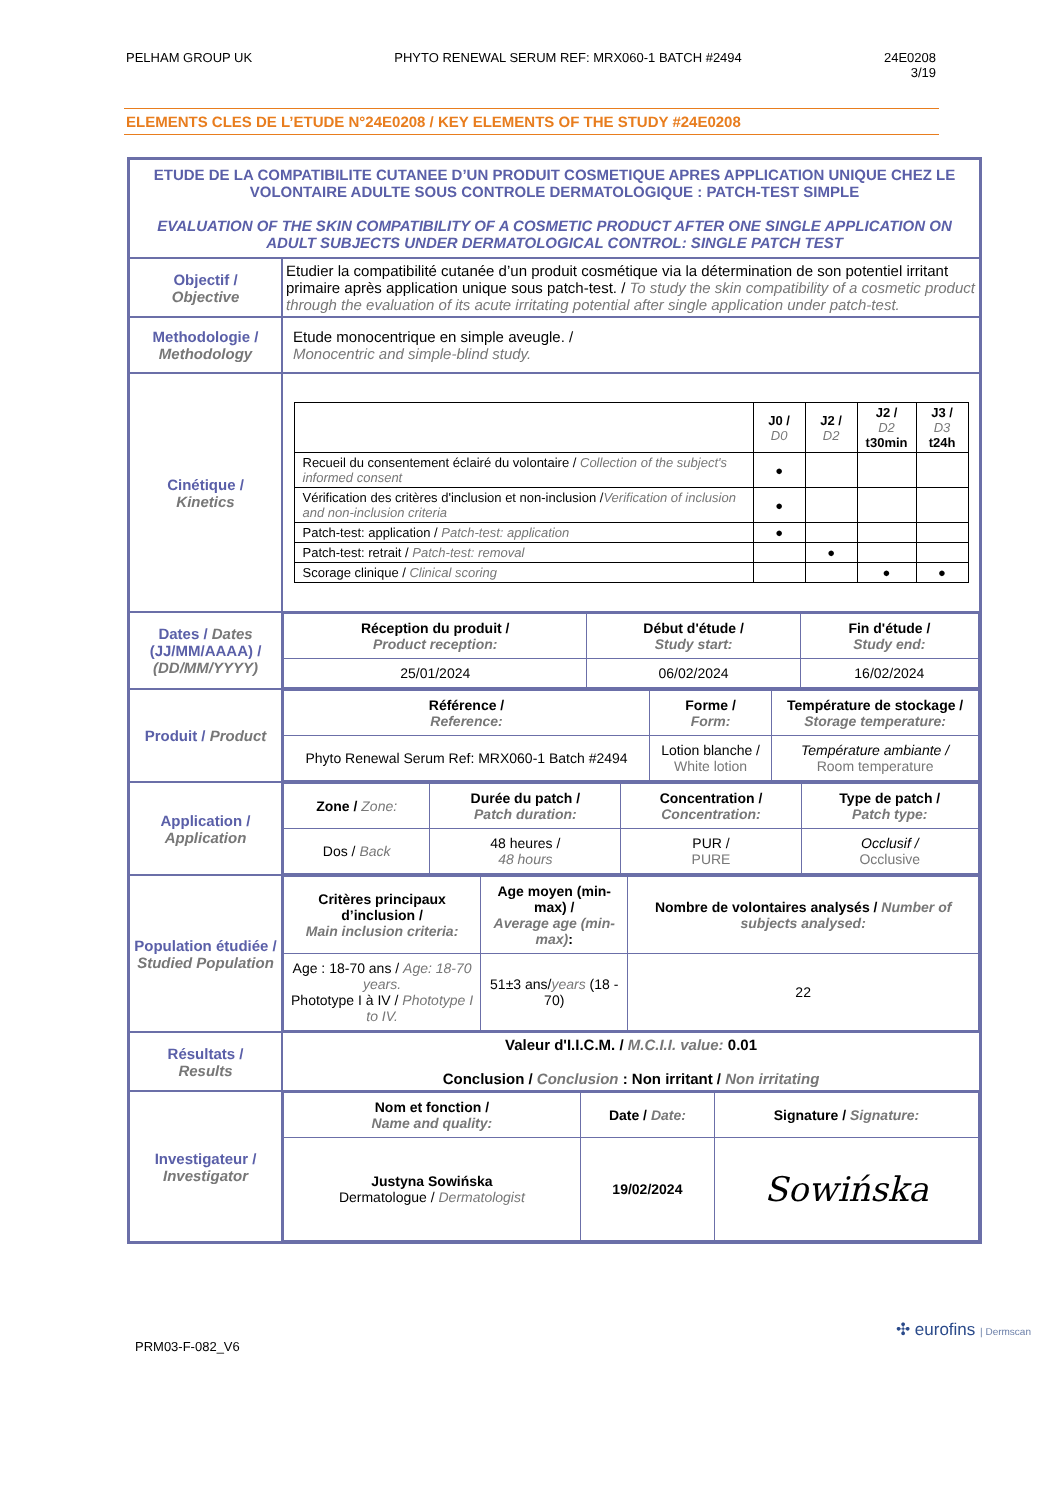PELHAM GROUP UK PHYTO RENEWAL SERUM REF: MRX060-1 BATCH #2494 24E0208
3/19
ELEMENTS CLES DE L’ETUDE N°24E0208 / KEY ELEMENTS OF THE STUDY #24E0208
| ETUDE DE LA COMPATIBILITE CUTANEE D’UN PRODUIT COSMETIQUE APRES APPLICATION UNIQUE CHEZ LE VOLONTAIRE ADULTE SOUS CONTROLE DERMATOLOGIQUE : PATCH-TEST SIMPLE EVALUATION OF THE SKIN COMPATIBILITY OF A COSMETIC PRODUCT AFTER ONE SINGLE APPLICATION ON ADULT SUBJECTS UNDER DERMATOLOGICAL CONTROL: SINGLE PATCH TEST | |
| Objectif / Objective | Etudier la compatibilité cutanée d’un produit cosmétique via la détermination de son potentiel irritant primaire après application unique sous patch-test. / To study the skin compatibility of a cosmetic product through the evaluation of its acute irritating potential after single application under patch-test. |
| Methodologie / Methodology | Etude monocentrique en simple aveugle. / Monocentric and simple-blind study. |
| Cinétique / Kinetics | / / J0 / D0 / J2 / D2 / J2 / D2 t30min / J3 / D3 t24h / / Recueil du consentement éclairé du volontaire / Collection of the subject's informed consent / ● / / / / / Vérification des critères d'inclusion et non-inclusion / Verification of inclusion and non-inclusion criteria / ● / / / / / Patch-test: application / Patch-test: application / ● / / / / / Patch-test: retrait / Patch-test: removal / / ● / / / / Scorage clinique / Clinical scoring / / / ● / ● / |
| Dates / Dates (JJ/MM/AAAA) / (DD/MM/YYYY) | / Réception du produit / Product reception: / Début d'étude / Study start: / Fin d'étude / Study end: / / 25/01/2024 / 06/02/2024 / 16/02/2024 / |
| Produit / Product | / Référence / Reference: / Forme / Form: / Température de stockage / Storage temperature: / / Phyto Renewal Serum Ref: MRX060-1 Batch #2494 / Lotion blanche / White lotion / Température ambiante / Room temperature / |
| Application / Application | / Zone / Zone: / Durée du patch / Patch duration: / Concentration / Concentration: / Type de patch / Patch type: / / Dos / Back / 48 heures / 48 hours / PUR / PURE / Occlusif / Occlusive / |
| Population étudiée / Studied Population | / Critères principaux d’inclusion / Main inclusion criteria: / Age moyen (min-max) / Average age (min-max) : / Nombre de volontaires analysés / Number of subjects analysed: / / Age : 18-70 ans / Age: 18-70 years. Phototype I à IV / Phototype I to IV. / 51±3 ans/ years (18 - 70) / 22 / |
| Résultats / Results | Valeur d'I.I.C.M. / M.C.I.I. value: 0.01 Conclusion / Conclusion : Non irritant / Non irritating |
| Investigateur / Investigator | / Nom et fonction / Name and quality: / Date / Date: / Signature / Signature: / / Justyna Sowińska Dermatologue / Dermatologist / 19/02/2024 / Sowińska / |
PRM03-F-082_V6 ✣ eurofins | Dermscan